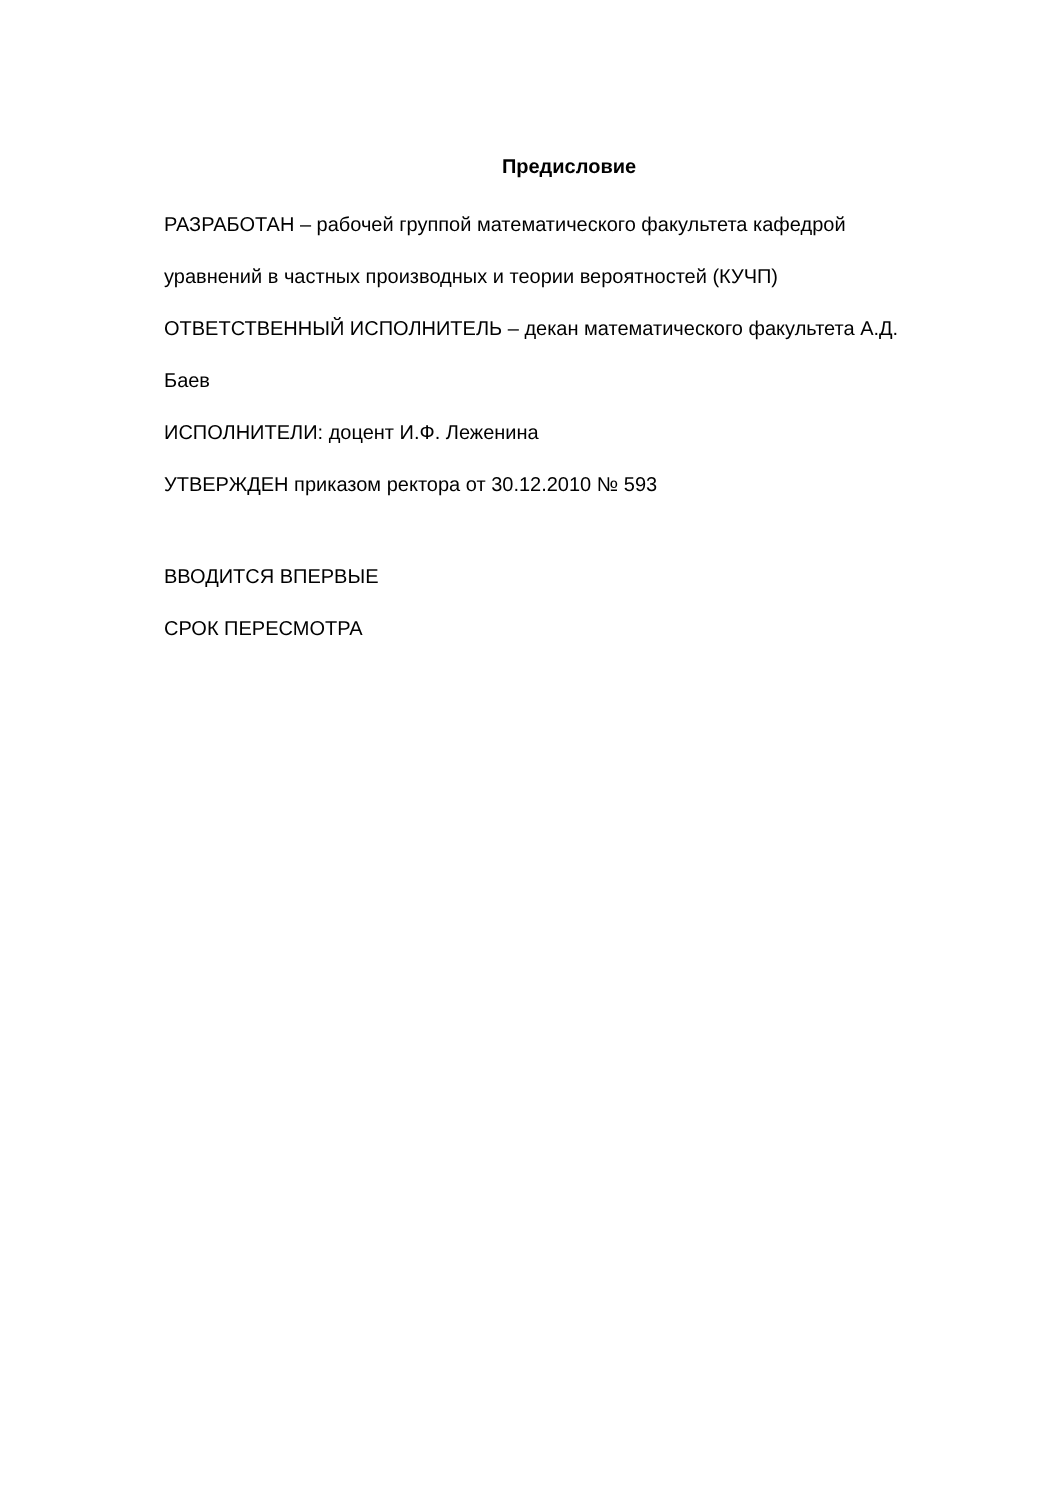Предисловие
РАЗРАБОТАН – рабочей группой математического факультета кафедрой уравнений в частных производных и теории вероятностей (КУЧП)
ОТВЕТСТВЕННЫЙ ИСПОЛНИТЕЛЬ – декан математического факультета А.Д. Баев
ИСПОЛНИТЕЛИ: доцент И.Ф. Леженина
УТВЕРЖДЕН приказом ректора от 30.12.2010 № 593
ВВОДИТСЯ ВПЕРВЫЕ
СРОК ПЕРЕСМОТРА